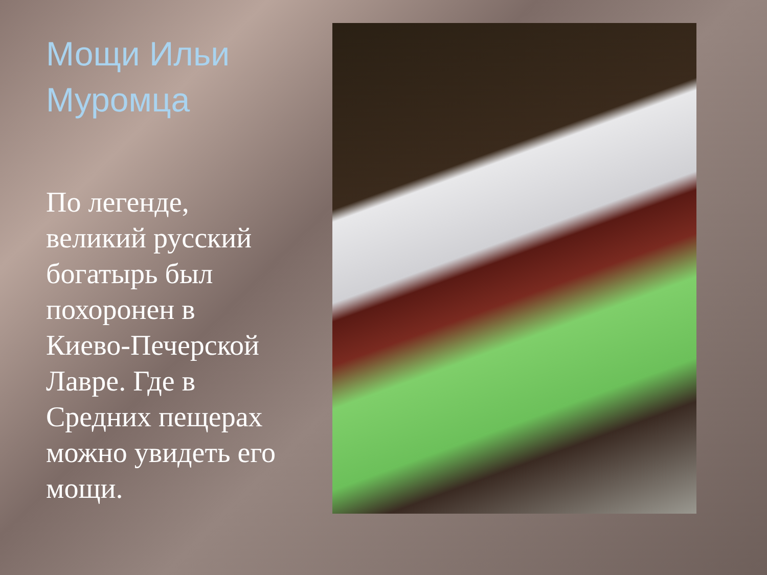Мощи Ильи Муромца
По легенде, великий русский богатырь был похоронен в Киево-Печерской Лавре. Где в Средних пещерах можно увидеть его мощи.